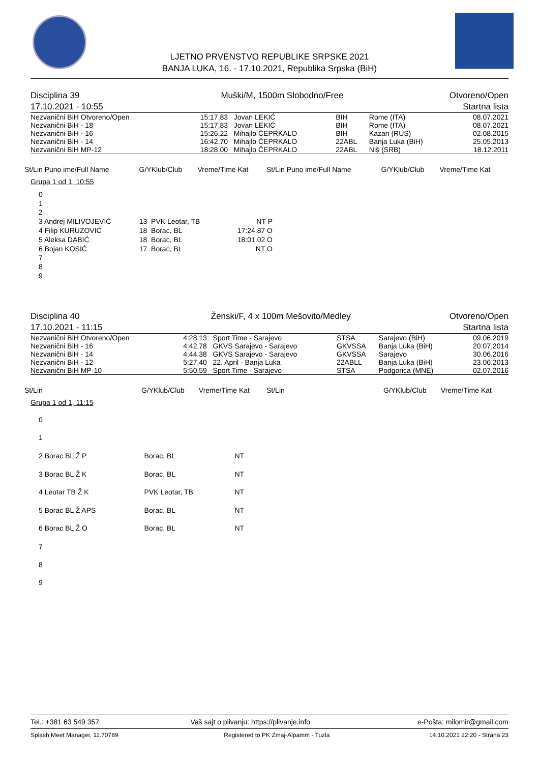LJETNO PRVENSTVO REPUBLIKE SRPSKE 2021
BANJA LUKA, 16. - 17.10.2021, Republika Srpska (BiH)
| Disciplina 39 | Muški/M, 1500m Slobodno/Free | Otvoreno/Open |
| 17.10.2021 - 10:55 | | Startna lista |
| Nezvanični BiH Otvoreno/Open | 15:17.83 | Jovan LEKIĆ | BIH | Rome (ITA) | 08.07.2021 |
| Nezvanični BiH - 18 | 15:17.83 | Jovan LEKIĆ | BIH | Rome (ITA) | 08.07.2021 |
| Nezvanični BiH - 16 | 15:26.22 | Mihajlo ČEPRKALO | BIH | Kazan (RUS) | 02.08.2015 |
| Nezvanični BiH - 14 | 16:42.70 | Mihajlo ČEPRKALO | 22ABL | Banja Luka (BiH) | 25.05.2013 |
| Nezvanični BiH MP-12 | 18:28.00 | Mihajlo ČEPRKALO | 22ABL | Niš (SRB) | 18.12.2011 |
| St/Lin Puno ime/Full Name | G/YKlub/Club | Vreme/Time Kat | St/Lin Puno ime/Full Name | G/YKlub/Club | Vreme/Time Kat |
| --- | --- | --- | --- | --- | --- |
Grupa 1 od 1, 10:55
| 0 | | |
| 1 | | |
| 2 | | |
| 3 Andrej MILIVOJEVIĆ | 13 PVK Leotar, TB | NT P |
| 4 Filip KURUZOVIĆ | 18 Borac, BL | 17:24.87 O |
| 5 Aleksa DABIĆ | 18 Borac, BL | 18:01.02 O |
| 6 Bojan KOSIĆ | 17 Borac, BL | NT O |
| 7 | | |
| 8 | | |
| 9 | | |
| Disciplina 40 | Ženski/F, 4 x 100m Mešovito/Medley | Otvoreno/Open |
| 17.10.2021 - 11:15 | | Startna lista |
| Nezvanični BiH Otvoreno/Open | 4:28.13 | Sport Time - Sarajevo | STSA | Sarajevo (BiH) | 09.06.2019 |
| Nezvanični BiH - 16 | 4:42.78 | GKVS Sarajevo - Sarajevo | GKVSSA | Banja Luka (BiH) | 20.07.2014 |
| Nezvanični BiH - 14 | 4:44.38 | GKVS Sarajevo - Sarajevo | GKVSSA | Sarajevo | 30.06.2016 |
| Nezvanični BiH - 12 | 5:27.40 | 22. April - Banja Luka | 22ABLL | Banja Luka (BiH) | 23.06.2013 |
| Nezvanični BiH MP-10 | 5:50.59 | Sport Time - Sarajevo | STSA | Podgorica (MNE) | 02.07.2016 |
| St/Lin | G/YKlub/Club | Vreme/Time Kat | St/Lin | G/YKlub/Club | Vreme/Time Kat |
| --- | --- | --- | --- | --- | --- |
Grupa 1 od 1, 11:15
| 0 | | |
| 1 | | |
| 2 Borac BL Ž P | Borac, BL | NT |
| 3 Borac BL Ž K | Borac, BL | NT |
| 4 Leotar TB Ž K | PVK Leotar, TB | NT |
| 5 Borac BL Ž APS | Borac, BL | NT |
| 6 Borac BL Ž O | Borac, BL | NT |
| 7 | | |
| 8 | | |
| 9 | | |
| Tel.: +381 63 549 357 | Vaš sajt o plivanju: https://plivanje.info | e-Pošta: milomir@gmail.com |
| Splash Meet Manager, 11.70789 | Registered to PK Zmaj-Alpamm - Tuzla | 14.10.2021 22:20 - Strana 23 |